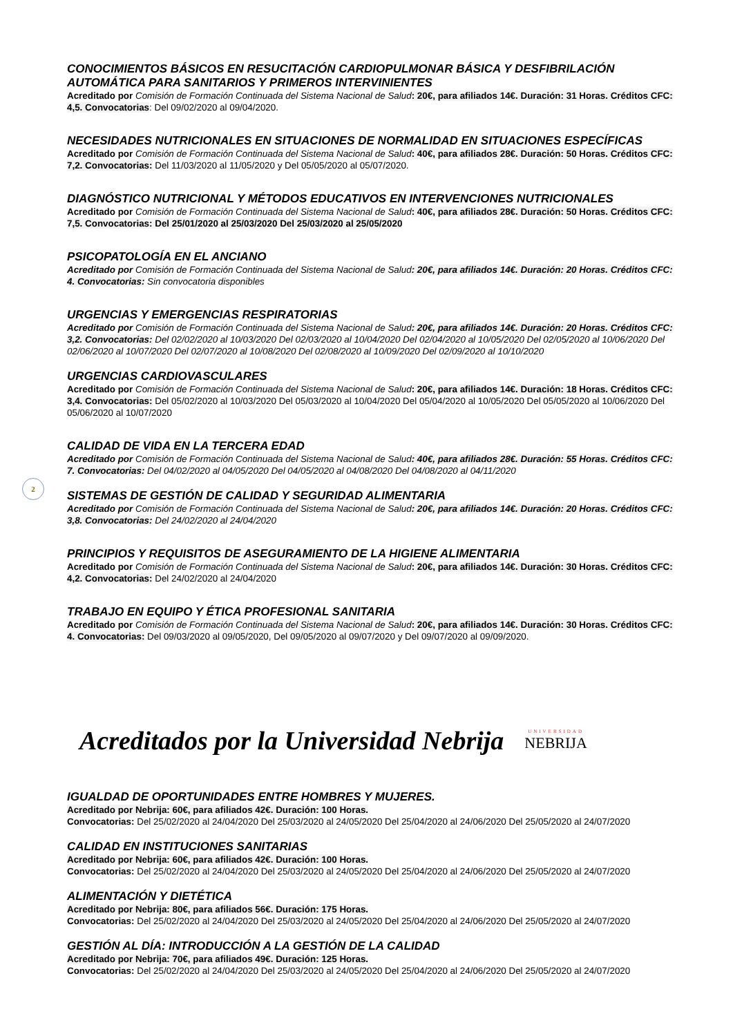2
CONOCIMIENTOS BÁSICOS EN RESUCITACIÓN CARDIOPULMONAR BÁSICA Y DESFIBRILACIÓN AUTOMÁTICA PARA SANITARIOS Y PRIMEROS INTERVINIENTES
Acreditado por Comisión de Formación Continuada del Sistema Nacional de Salud: 20€, para afiliados 14€. Duración: 31 Horas. Créditos CFC: 4,5. Convocatorias: Del 09/02/2020 al 09/04/2020.
NECESIDADES NUTRICIONALES EN SITUACIONES DE NORMALIDAD EN SITUACIONES ESPECÍFICAS
Acreditado por Comisión de Formación Continuada del Sistema Nacional de Salud: 40€, para afiliados 28€. Duración: 50 Horas. Créditos CFC: 7,2. Convocatorias: Del 11/03/2020 al 11/05/2020 y Del 05/05/2020 al 05/07/2020.
DIAGNÓSTICO NUTRICIONAL Y MÉTODOS EDUCATIVOS EN INTERVENCIONES NUTRICIONALES
Acreditado por Comisión de Formación Continuada del Sistema Nacional de Salud: 40€, para afiliados 28€. Duración: 50 Horas. Créditos CFC: 7,5. Convocatorias: Del 25/01/2020 al 25/03/2020 Del 25/03/2020 al 25/05/2020
PSICOPATOLOGÍA EN EL ANCIANO
Acreditado por Comisión de Formación Continuada del Sistema Nacional de Salud: 20€, para afiliados 14€. Duración: 20 Horas. Créditos CFC: 4. Convocatorias: Sin convocatoria disponibles
URGENCIAS Y EMERGENCIAS RESPIRATORIAS
Acreditado por Comisión de Formación Continuada del Sistema Nacional de Salud: 20€, para afiliados 14€. Duración: 20 Horas. Créditos CFC: 3,2. Convocatorias: Del 02/02/2020 al 10/03/2020 Del 02/03/2020 al 10/04/2020 Del 02/04/2020 al 10/05/2020 Del 02/05/2020 al 10/06/2020 Del 02/06/2020 al 10/07/2020 Del 02/07/2020 al 10/08/2020 Del 02/08/2020 al 10/09/2020 Del 02/09/2020 al 10/10/2020
URGENCIAS CARDIOVASCULARES
Acreditado por Comisión de Formación Continuada del Sistema Nacional de Salud: 20€, para afiliados 14€. Duración: 18 Horas. Créditos CFC: 3,4. Convocatorias: Del 05/02/2020 al 10/03/2020 Del 05/03/2020 al 10/04/2020 Del 05/04/2020 al 10/05/2020 Del 05/05/2020 al 10/06/2020 Del 05/06/2020 al 10/07/2020
CALIDAD DE VIDA EN LA TERCERA EDAD
Acreditado por Comisión de Formación Continuada del Sistema Nacional de Salud: 40€, para afiliados 28€. Duración: 55 Horas. Créditos CFC: 7. Convocatorias: Del 04/02/2020 al 04/05/2020 Del 04/05/2020 al 04/08/2020 Del 04/08/2020 al 04/11/2020
SISTEMAS DE GESTIÓN DE CALIDAD Y SEGURIDAD ALIMENTARIA
Acreditado por Comisión de Formación Continuada del Sistema Nacional de Salud: 20€, para afiliados 14€. Duración: 20 Horas. Créditos CFC: 3,8. Convocatorias: Del 24/02/2020 al 24/04/2020
PRINCIPIOS Y REQUISITOS DE ASEGURAMIENTO DE LA HIGIENE ALIMENTARIA
Acreditado por Comisión de Formación Continuada del Sistema Nacional de Salud: 20€, para afiliados 14€. Duración: 30 Horas. Créditos CFC: 4,2. Convocatorias: Del 24/02/2020 al 24/04/2020
TRABAJO EN EQUIPO Y ÉTICA PROFESIONAL SANITARIA
Acreditado por Comisión de Formación Continuada del Sistema Nacional de Salud: 20€, para afiliados 14€. Duración: 30 Horas. Créditos CFC: 4. Convocatorias: Del 09/03/2020 al 09/05/2020, Del 09/05/2020 al 09/07/2020 y Del 09/07/2020 al 09/09/2020.
Acreditados por la Universidad Nebrija
UNIVERSIDAD
NEBRIJA
IGUALDAD DE OPORTUNIDADES ENTRE HOMBRES Y MUJERES.
Acreditado por Nebrija: 60€, para afiliados 42€. Duración: 100 Horas.
Convocatorias: Del 25/02/2020 al 24/04/2020 Del 25/03/2020 al 24/05/2020 Del 25/04/2020 al 24/06/2020 Del 25/05/2020 al 24/07/2020
CALIDAD EN INSTITUCIONES SANITARIAS
Acreditado por Nebrija: 60€, para afiliados 42€. Duración: 100 Horas.
Convocatorias: Del 25/02/2020 al 24/04/2020 Del 25/03/2020 al 24/05/2020 Del 25/04/2020 al 24/06/2020 Del 25/05/2020 al 24/07/2020
ALIMENTACIÓN Y DIETÉTICA
Acreditado por Nebrija: 80€, para afiliados 56€. Duración: 175 Horas.
Convocatorias: Del 25/02/2020 al 24/04/2020 Del 25/03/2020 al 24/05/2020 Del 25/04/2020 al 24/06/2020 Del 25/05/2020 al 24/07/2020
GESTIÓN AL DÍA: INTRODUCCIÓN A LA GESTIÓN DE LA CALIDAD
Acreditado por Nebrija: 70€, para afiliados 49€. Duración: 125 Horas.
Convocatorias: Del 25/02/2020 al 24/04/2020 Del 25/03/2020 al 24/05/2020 Del 25/04/2020 al 24/06/2020 Del 25/05/2020 al 24/07/2020